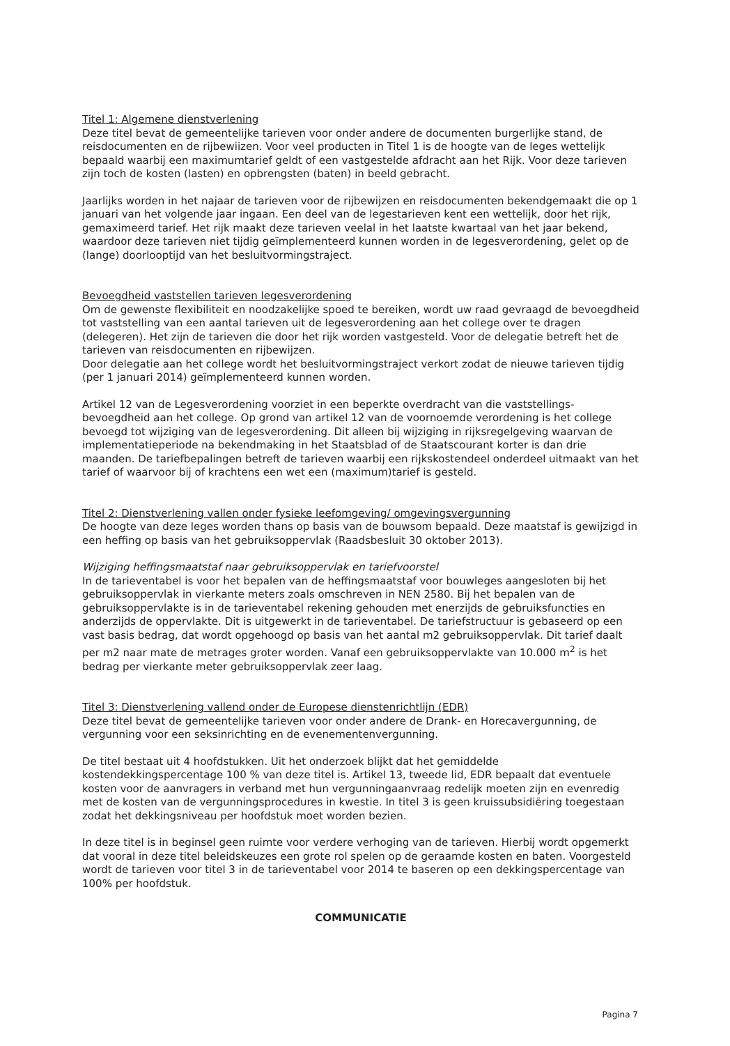Titel 1: Algemene dienstverlening
Deze titel bevat de gemeentelijke tarieven voor onder andere de documenten burgerlijke stand, de reisdocumenten en de rijbewiizen. Voor veel producten in Titel 1 is de hoogte van de leges wettelijk bepaald waarbij een maximumtarief geldt of een vastgestelde afdracht aan het Rijk. Voor deze tarieven zijn toch de kosten (lasten) en opbrengsten (baten) in beeld gebracht.
Jaarlijks worden in het najaar de tarieven voor de rijbewijzen en reisdocumenten bekendgemaakt die op 1 januari van het volgende jaar ingaan. Een deel van de legestarieven kent een wettelijk, door het rijk, gemaximeerd tarief. Het rijk maakt deze tarieven veelal in het laatste kwartaal van het jaar bekend, waardoor deze tarieven niet tijdig geïmplementeerd kunnen worden in de legesverordening, gelet op de (lange) doorlooptijd van het besluitvormingstraject.
Bevoegdheid vaststellen tarieven legesverordening
Om de gewenste flexibiliteit en noodzakelijke spoed te bereiken, wordt uw raad gevraagd de bevoegdheid tot vaststelling van een aantal tarieven uit de legesverordening aan het college over te dragen (delegeren). Het zijn de tarieven die door het rijk worden vastgesteld. Voor de delegatie betreft het de tarieven van reisdocumenten en rijbewijzen.
Door delegatie aan het college wordt het besluitvormingstraject verkort zodat de nieuwe tarieven tijdig (per 1 januari 2014) geïmplementeerd kunnen worden.
Artikel 12 van de Legesverordening voorziet in een beperkte overdracht van die vaststellings-bevoegdheid aan het college. Op grond van artikel 12 van de voornoemde verordening is het college bevoegd tot wijziging van de legesverordening. Dit alleen bij wijziging in rijksregelgeving waarvan de implementatieperiode na bekendmaking in het Staatsblad of de Staatscourant korter is dan drie maanden. De tariefbepalingen betreft de tarieven waarbij een rijkskostendeel onderdeel uitmaakt van het tarief of waarvoor bij of krachtens een wet een (maximum)tarief is gesteld.
Titel 2: Dienstverlening vallen onder fysieke leefomgeving/ omgevingsvergunning
De hoogte van deze leges worden thans op basis van de bouwsom bepaald. Deze maatstaf is gewijzigd in een heffing op basis van het gebruiksoppervlak (Raadsbesluit 30 oktober 2013).
Wijziging heffingsmaatstaf naar gebruiksoppervlak en tariefvoorstel
In de tarieventabel is voor het bepalen van de heffingsmaatstaf voor bouwleges aangesloten bij het gebruiksoppervlak in vierkante meters zoals omschreven in NEN 2580. Bij het bepalen van de gebruiksoppervlakte is in de tarieventabel rekening gehouden met enerzijds de gebruiksfuncties en anderzijds de oppervlakte. Dit is uitgewerkt in de tarieventabel. De tariefstructuur is gebaseerd op een vast basis bedrag, dat wordt opgehoogd op basis van het aantal m2 gebruiksoppervlak. Dit tarief daalt per m2 naar mate de metrages groter worden. Vanaf een gebruiksoppervlakte van 10.000 m<sup>2</sup> is het bedrag per vierkante meter gebruiksoppervlak zeer laag.
Titel 3: Dienstverlening vallend onder de Europese dienstenrichtlijn (EDR)
Deze titel bevat de gemeentelijke tarieven voor onder andere de Drank- en Horecavergunning, de vergunning voor een seksinrichting en de evenementenvergunning.
De titel bestaat uit 4 hoofdstukken. Uit het onderzoek blijkt dat het gemiddelde kostendekkingspercentage 100 % van deze titel is. Artikel 13, tweede lid, EDR bepaalt dat eventuele kosten voor de aanvragers in verband met hun vergunningaanvraag redelijk moeten zijn en evenredig met de kosten van de vergunningsprocedures in kwestie. In titel 3 is geen kruissubsidiëring toegestaan zodat het dekkingsniveau per hoofdstuk moet worden bezien.
In deze titel is in beginsel geen ruimte voor verdere verhoging van de tarieven. Hierbij wordt opgemerkt dat vooral in deze titel beleidskeuzes een grote rol spelen op de geraamde kosten en baten. Voorgesteld wordt de tarieven voor titel 3 in de tarieventabel voor 2014 te baseren op een dekkingspercentage van 100% per hoofdstuk.
COMMUNICATIE
Pagina 7